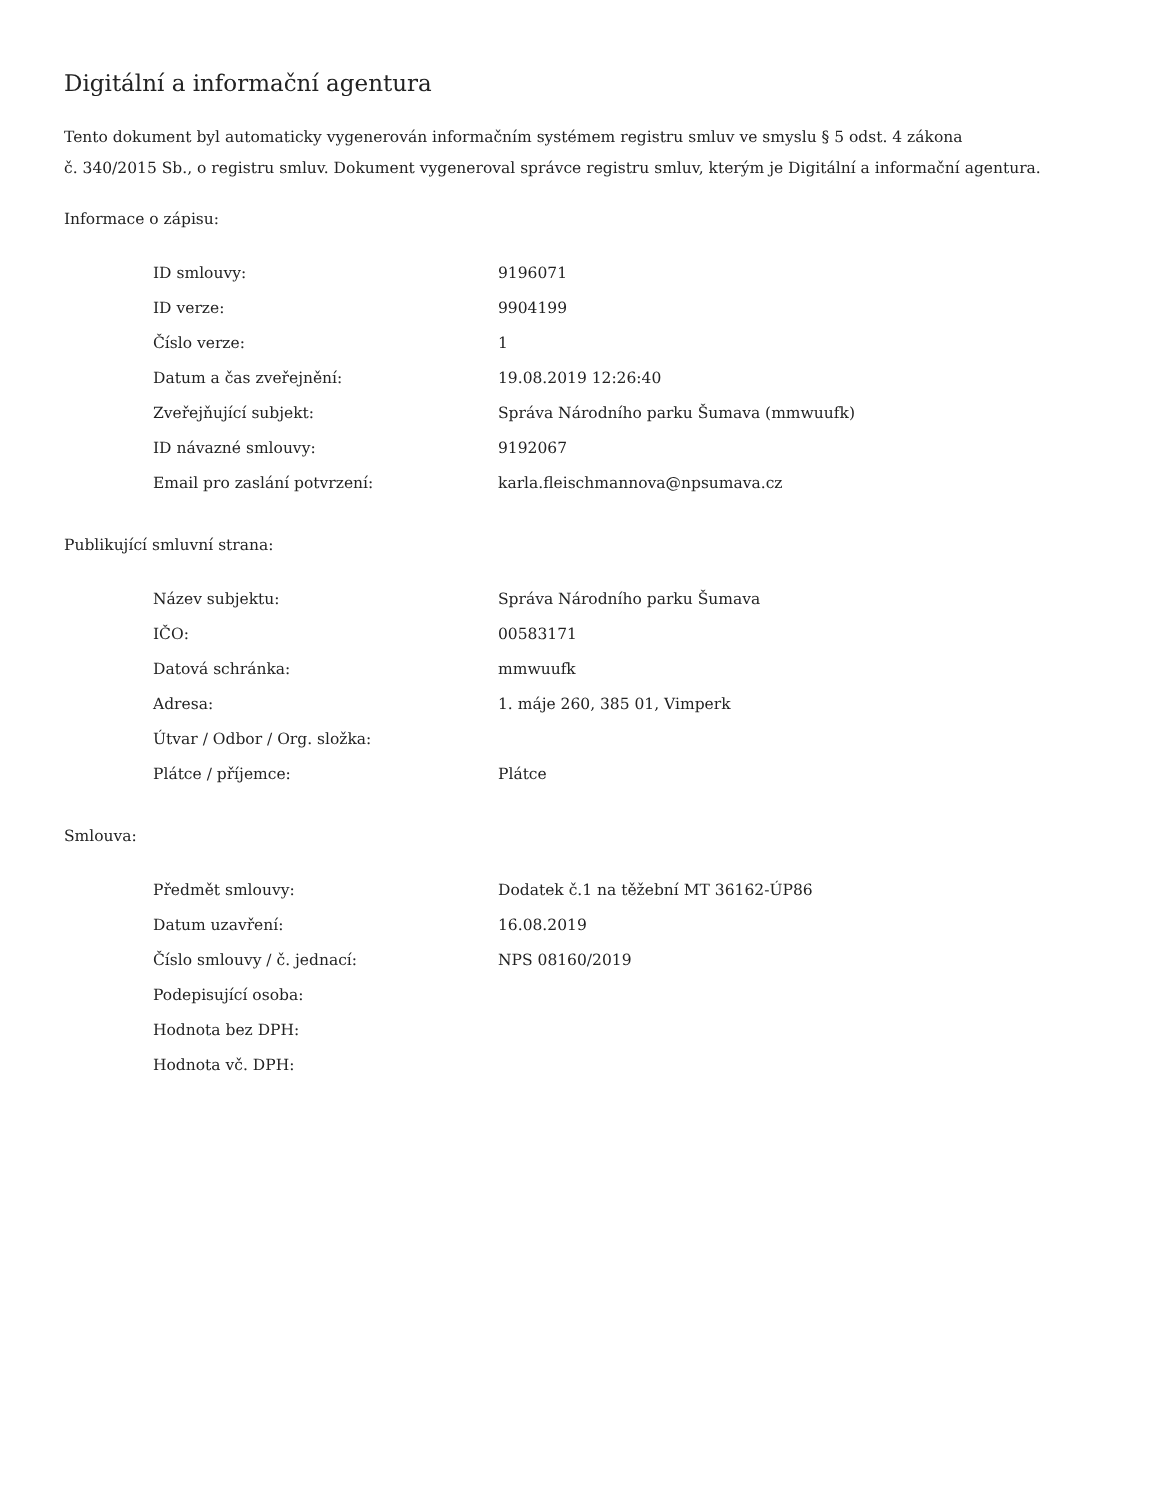Digitální a informační agentura
Tento dokument byl automaticky vygenerován informačním systémem registru smluv ve smyslu § 5 odst. 4 zákona
č. 340/2015 Sb., o registru smluv. Dokument vygeneroval správce registru smluv, kterým je Digitální a informační agentura.
Informace o zápisu:
| ID smlouvy: | 9196071 |
| ID verze: | 9904199 |
| Číslo verze: | 1 |
| Datum a čas zveřejnění: | 19.08.2019 12:26:40 |
| Zveřejňující subjekt: | Správa Národního parku Šumava (mmwuufk) |
| ID návazné smlouvy: | 9192067 |
| Email pro zaslání potvrzení: | karla.fleischmannova@npsumava.cz |
Publikující smluvní strana:
| Název subjektu: | Správa Národního parku Šumava |
| IČO: | 00583171 |
| Datová schránka: | mmwuufk |
| Adresa: | 1. máje 260, 385 01, Vimperk |
| Útvar / Odbor / Org. složka: | |
| Plátce / příjemce: | Plátce |
Smlouva:
| Předmět smlouvy: | Dodatek č.1 na těžební MT 36162-ÚP86 |
| Datum uzavření: | 16.08.2019 |
| Číslo smlouvy / č. jednací: | NPS 08160/2019 |
| Podepisující osoba: | |
| Hodnota bez DPH: | |
| Hodnota vč. DPH: | |